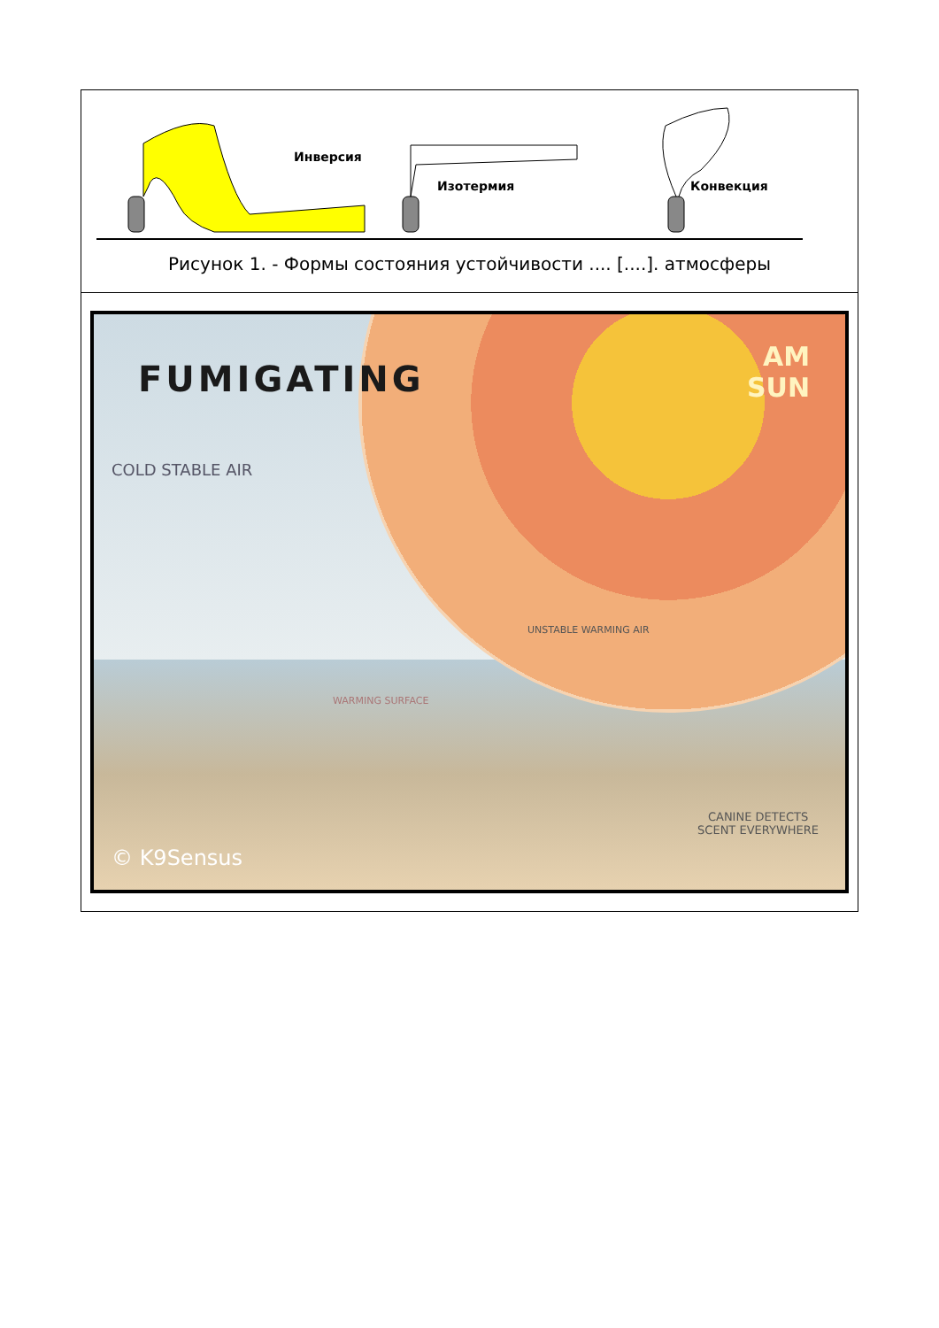| Инверсия Изотермия Конвекция Рисунок 1. - Формы состояния устойчивости .... [....]. атмосферы |
| FUMIGATING AM SUN COLD STABLE AIR UNSTABLE WARMING AIR WARMING SURFACE CANINE DETECTS SCENT EVERYWHERE © K9Sensus |